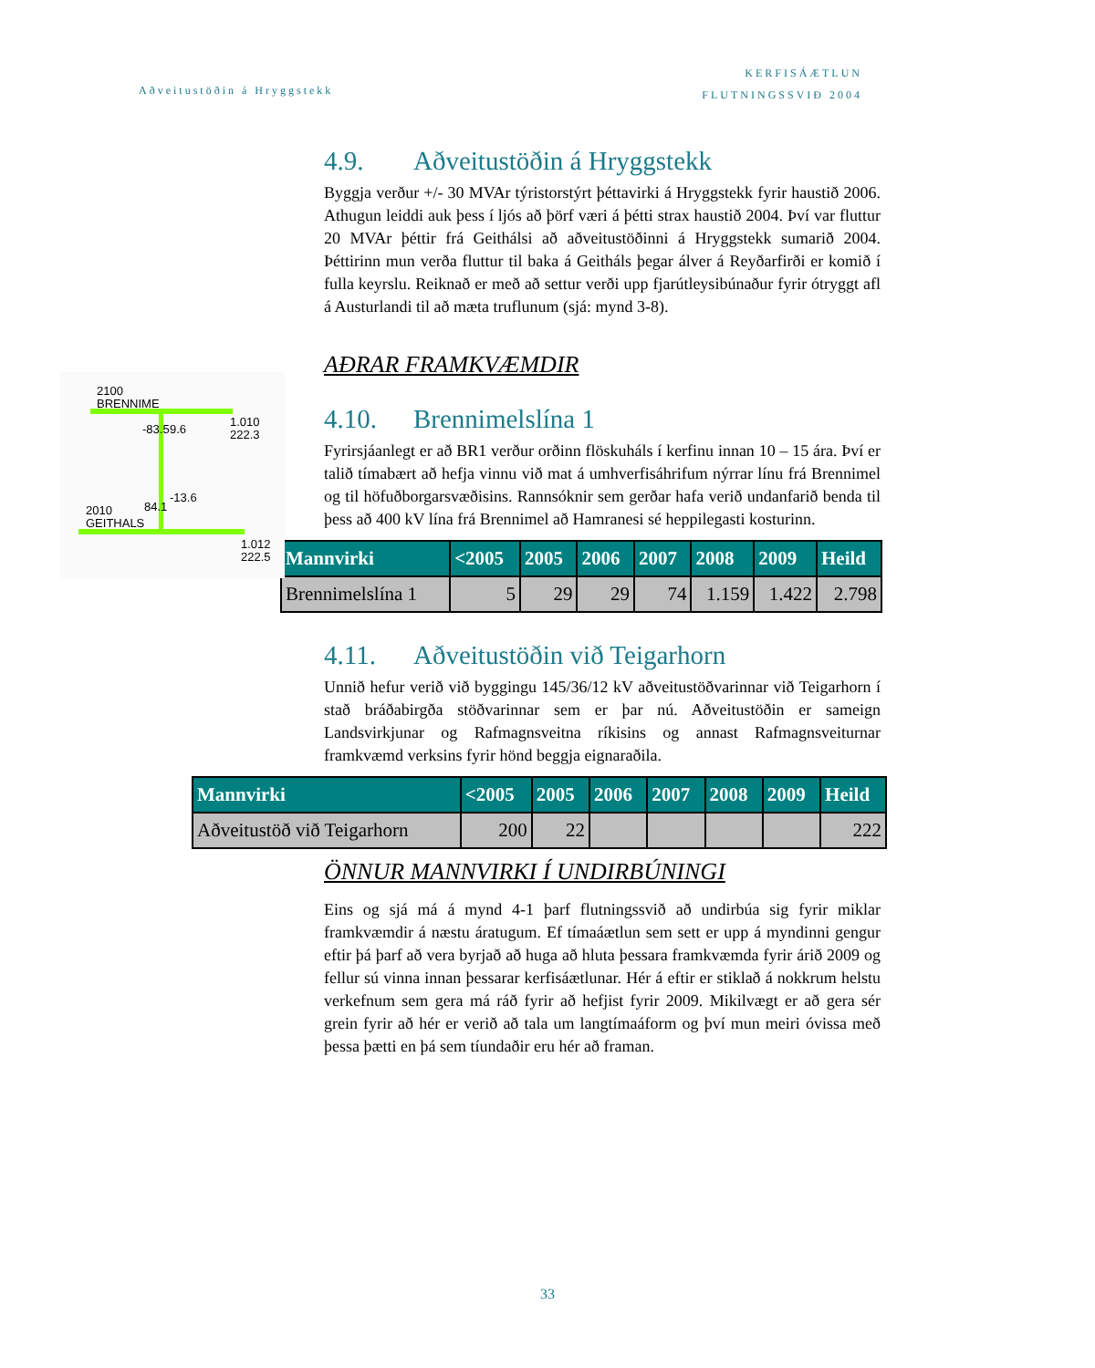Aðveitustöðin á Hryggstekk
KERFISÁÆTLUN
FLUTNINGSSVIÐ 2004
2100
BRENNIME
1.010
222.3
-83.5 9.6
2010
GEITHALS
84.1
-13.6
1.012
222.5
4.9. Aðveitustöðin á Hryggstekk
Byggja verður +/- 30 MVAr týristorstýrt þéttavirki á Hryggstekk fyrir haustið 2006. Athugun leiddi auk þess í ljós að þörf væri á þétti strax haustið 2004. Því var fluttur 20 MVAr þéttir frá Geithálsi að aðveitustöðinni á Hryggstekk sumarið 2004. Þéttirinn mun verða fluttur til baka á Geitháls þegar álver á Reyðarfirði er komið í fulla keyrslu. Reiknað er með að settur verði upp fjarútleysibúnaður fyrir ótryggt afl á Austurlandi til að mæta truflunum (sjá: mynd 3-8).
AÐRAR FRAMKVÆMDIR
4.10. Brennimelslína 1
Fyrirsjáanlegt er að BR1 verður orðinn flöskuháls í kerfinu innan 10 – 15 ára. Því er talið tímabært að hefja vinnu við mat á umhverfisáhrifum nýrrar línu frá Brennimel og til höfuðborgarsvæðisins. Rannsóknir sem gerðar hafa verið undanfarið benda til þess að 400 kV lína frá Brennimel að Hamranesi sé heppilegasti kosturinn.
| Mannvirki | <2005 | 2005 | 2006 | 2007 | 2008 | 2009 | Heild |
| --- | --- | --- | --- | --- | --- | --- | --- |
| Brennimelslína 1 | 5 | 29 | 29 | 74 | 1.159 | 1.422 | 2.798 |
4.11. Aðveitustöðin við Teigarhorn
Unnið hefur verið við byggingu 145/36/12 kV aðveitustöðvarinnar við Teigarhorn í stað bráðabirgða stöðvarinnar sem er þar nú. Aðveitustöðin er sameign Landsvirkjunar og Rafmagnsveitna ríkisins og annast Rafmagnsveiturnar framkvæmd verksins fyrir hönd beggja eignaraðila.
| Mannvirki | <2005 | 2005 | 2006 | 2007 | 2008 | 2009 | Heild |
| --- | --- | --- | --- | --- | --- | --- | --- |
| Aðveitustöð við Teigarhorn | 200 | 22 | | | | | 222 |
ÖNNUR MANNVIRKI Í UNDIRBÚNINGI
Eins og sjá má á mynd 4-1 þarf flutningssvið að undirbúa sig fyrir miklar framkvæmdir á næstu áratugum. Ef tímaáætlun sem sett er upp á myndinni gengur eftir þá þarf að vera byrjað að huga að hluta þessara framkvæmda fyrir árið 2009 og fellur sú vinna innan þessarar kerfisáætlunar. Hér á eftir er stiklað á nokkrum helstu verkefnum sem gera má ráð fyrir að hefjist fyrir 2009. Mikilvægt er að gera sér grein fyrir að hér er verið að tala um langtímaáform og því mun meiri óvissa með þessa þætti en þá sem tíundaðir eru hér að framan.
33